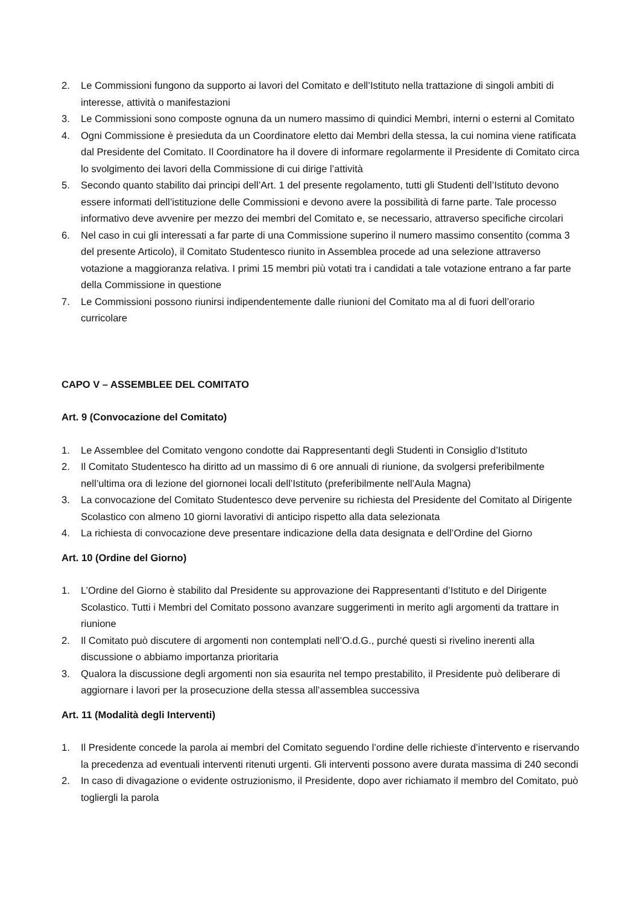2. Le Commissioni fungono da supporto ai lavori del Comitato e dell’Istituto nella trattazione di singoli ambiti di interesse, attività o manifestazioni
3. Le Commissioni sono composte ognuna da un numero massimo di quindici Membri, interni o esterni al Comitato
4. Ogni Commissione è presieduta da un Coordinatore eletto dai Membri della stessa, la cui nomina viene ratificata dal Presidente del Comitato. Il Coordinatore ha il dovere di informare regolarmente il Presidente di Comitato circa lo svolgimento dei lavori della Commissione di cui dirige l’attività
5. Secondo quanto stabilito dai principi dell’Art. 1 del presente regolamento, tutti gli Studenti dell’Istituto devono essere informati dell’istituzione delle Commissioni e devono avere la possibilità di farne parte. Tale processo informativo deve avvenire per mezzo dei membri del Comitato e, se necessario, attraverso specifiche circolari
6. Nel caso in cui gli interessati a far parte di una Commissione superino il numero massimo consentito (comma 3 del presente Articolo), il Comitato Studentesco riunito in Assemblea procede ad una selezione attraverso votazione a maggioranza relativa. I primi 15 membri più votati tra i candidati a tale votazione entrano a far parte della Commissione in questione
7. Le Commissioni possono riunirsi indipendentemente dalle riunioni del Comitato ma al di fuori dell’orario curricolare
CAPO V – ASSEMBLEE DEL COMITATO
Art. 9 (Convocazione del Comitato)
1. Le Assemblee del Comitato vengono condotte dai Rappresentanti degli Studenti in Consiglio d’Istituto
2. Il Comitato Studentesco ha diritto ad un massimo di 6 ore annuali di riunione, da svolgersi preferibilmente nell’ultima ora di lezione del giornonei locali dell’Istituto (preferibilmente nell’Aula Magna)
3. La convocazione del Comitato Studentesco deve pervenire su richiesta del Presidente del Comitato al Dirigente Scolastico con almeno 10 giorni lavorativi di anticipo rispetto alla data selezionata
4. La richiesta di convocazione deve presentare indicazione della data designata e dell’Ordine del Giorno
Art. 10 (Ordine del Giorno)
1. L’Ordine del Giorno è stabilito dal Presidente su approvazione dei Rappresentanti d’Istituto e del Dirigente Scolastico. Tutti i Membri del Comitato possono avanzare suggerimenti in merito agli argomenti da trattare in riunione
2. Il Comitato può discutere di argomenti non contemplati nell’O.d.G., purché questi si rivelino inerenti alla discussione o abbiamo importanza prioritaria
3. Qualora la discussione degli argomenti non sia esaurita nel tempo prestabilito, il Presidente può deliberare di aggiornare i lavori per la prosecuzione della stessa all’assemblea successiva
Art. 11 (Modalità degli Interventi)
1. Il Presidente concede la parola ai membri del Comitato seguendo l’ordine delle richieste d’intervento e riservando la precedenza ad eventuali interventi ritenuti urgenti. Gli interventi possono avere durata massima di 240 secondi
2. In caso di divagazione o evidente ostruzionismo, il Presidente, dopo aver richiamato il membro del Comitato, può togliergli la parola